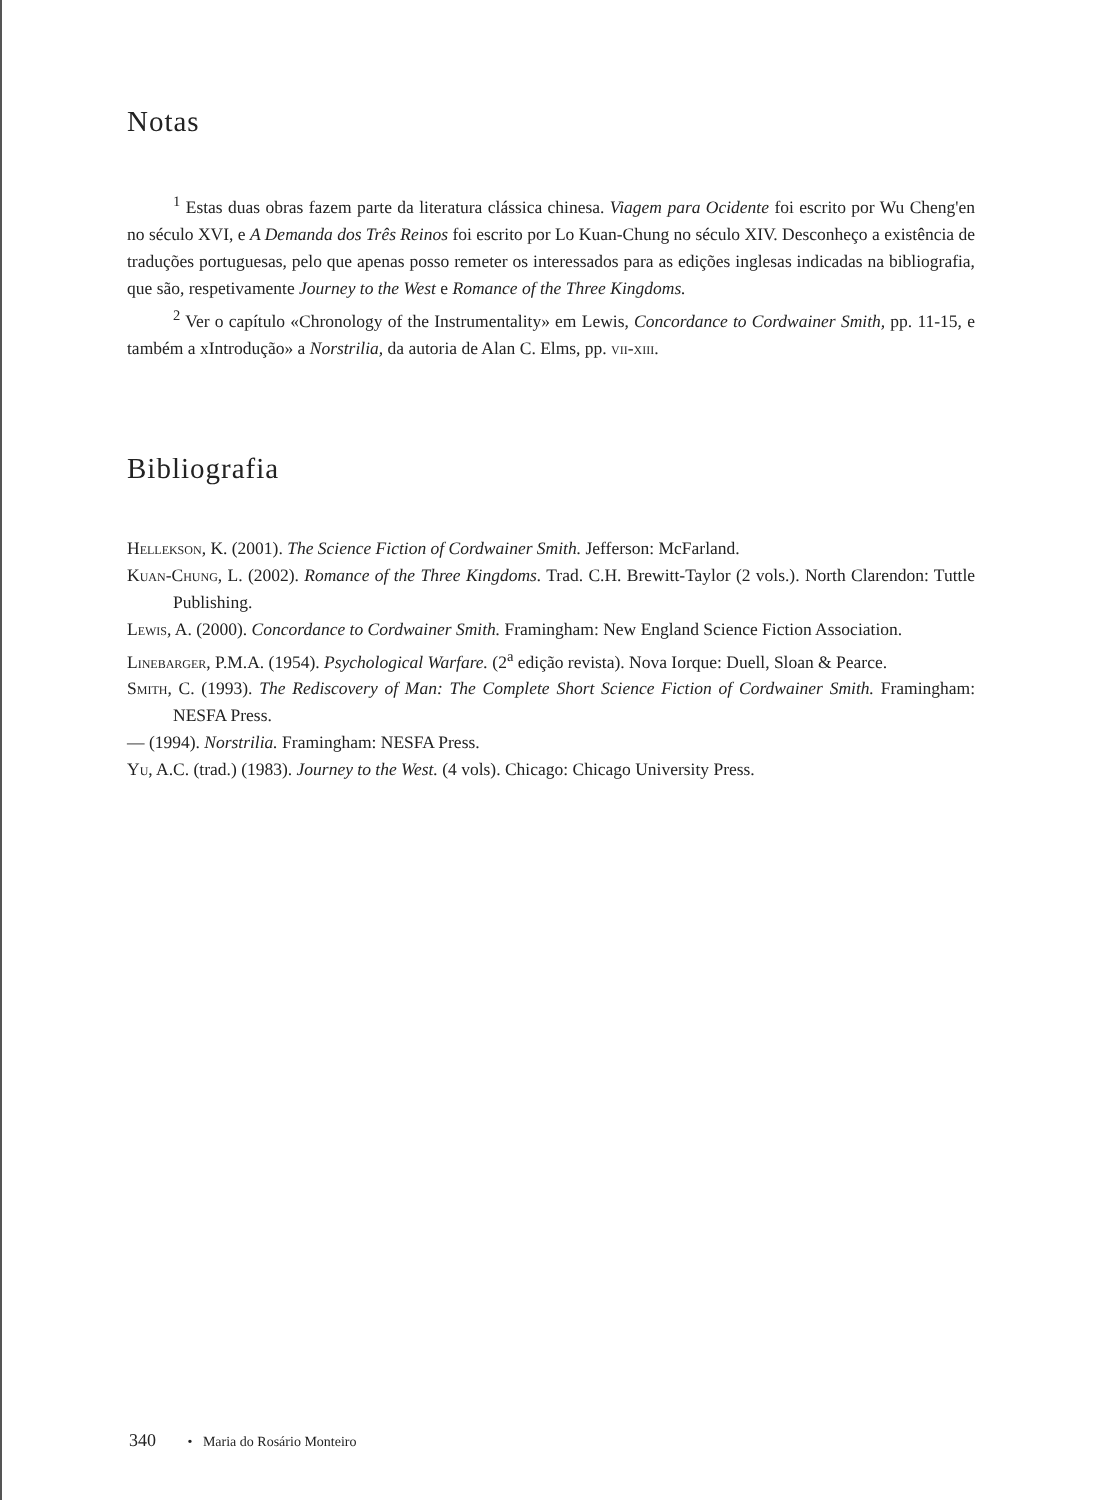Notas
<sup>1</sup> Estas duas obras fazem parte da literatura clássica chinesa. Viagem para Ocidente foi escrito por Wu Cheng'en no século XVI, e A Demanda dos Três Reinos foi escrito por Lo Kuan-Chung no século XIV. Desconheço a existência de traduções portuguesas, pelo que apenas posso remeter os interessados para as edições inglesas indicadas na bibliografia, que são, respetivamente Journey to the West e Romance of the Three Kingdoms.
<sup>2</sup> Ver o capítulo «Chronology of the Instrumentality» em Lewis, Concordance to Cordwainer Smith, pp. 11-15, e também a xIntrodução» a Norstrilia, da autoria de Alan C. Elms, pp. vii-xiii.
Bibliografia
Hellekson, K. (2001). The Science Fiction of Cordwainer Smith. Jefferson: McFarland.
Kuan-Chung, L. (2002). Romance of the Three Kingdoms. Trad. C.H. Brewitt-Taylor (2 vols.). North Clarendon: Tuttle Publishing.
Lewis, A. (2000). Concordance to Cordwainer Smith. Framingham: New England Science Fiction Association.
Linebarger, P.M.A. (1954). Psychological Warfare. (2<sup>a</sup> edição revista). Nova Iorque: Duell, Sloan & Pearce.
Smith, C. (1993). The Rediscovery of Man: The Complete Short Science Fiction of Cordwainer Smith. Framingham: NESFA Press.
— (1994). Norstrilia. Framingham: NESFA Press.
Yu, A.C. (trad.) (1983). Journey to the West. (4 vols). Chicago: Chicago University Press.
340 • Maria do Rosário Monteiro